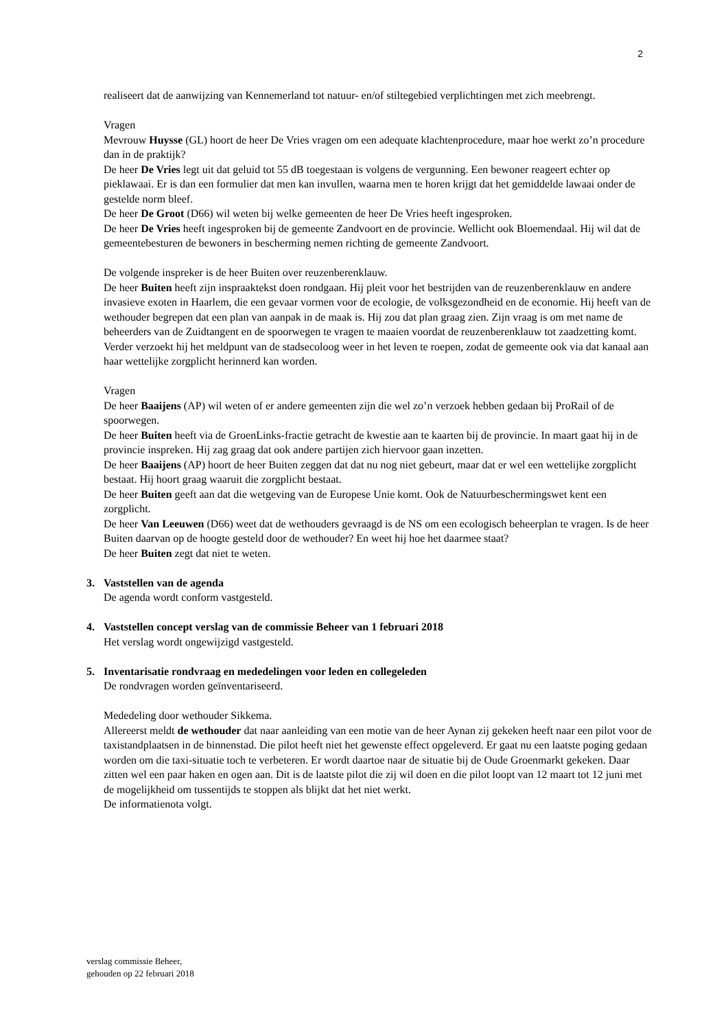2
realiseert dat de aanwijzing van Kennemerland tot natuur- en/of stiltegebied verplichtingen met zich meebrengt.
Vragen
Mevrouw Huysse (GL) hoort de heer De Vries vragen om een adequate klachtenprocedure, maar hoe werkt zo’n procedure dan in de praktijk?
De heer De Vries legt uit dat geluid tot 55 dB toegestaan is volgens de vergunning. Een bewoner reageert echter op pieklawaai. Er is dan een formulier dat men kan invullen, waarna men te horen krijgt dat het gemiddelde lawaai onder de gestelde norm bleef.
De heer De Groot (D66) wil weten bij welke gemeenten de heer De Vries heeft ingesproken.
De heer De Vries heeft ingesproken bij de gemeente Zandvoort en de provincie. Wellicht ook Bloemendaal. Hij wil dat de gemeentebesturen de bewoners in bescherming nemen richting de gemeente Zandvoort.
De volgende inspreker is de heer Buiten over reuzenberenklauw.
De heer Buiten heeft zijn inspraaktekst doen rondgaan. Hij pleit voor het bestrijden van de reuzenberenklauw en andere invasieve exoten in Haarlem, die een gevaar vormen voor de ecologie, de volksgezondheid en de economie. Hij heeft van de wethouder begrepen dat een plan van aanpak in de maak is. Hij zou dat plan graag zien. Zijn vraag is om met name de beheerders van de Zuidtangent en de spoorwegen te vragen te maaien voordat de reuzenberenklauw tot zaadzetting komt. Verder verzoekt hij het meldpunt van de stadsecoloog weer in het leven te roepen, zodat de gemeente ook via dat kanaal aan haar wettelijke zorgplicht herinnerd kan worden.
Vragen
De heer Baaijens (AP) wil weten of er andere gemeenten zijn die wel zo’n verzoek hebben gedaan bij ProRail of de spoorwegen.
De heer Buiten heeft via de GroenLinks-fractie getracht de kwestie aan te kaarten bij de provincie. In maart gaat hij in de provincie inspreken. Hij zag graag dat ook andere partijen zich hiervoor gaan inzetten.
De heer Baaijens (AP) hoort de heer Buiten zeggen dat dat nu nog niet gebeurt, maar dat er wel een wettelijke zorgplicht bestaat. Hij hoort graag waaruit die zorgplicht bestaat.
De heer Buiten geeft aan dat die wetgeving van de Europese Unie komt. Ook de Natuurbeschermingswet kent een zorgplicht.
De heer Van Leeuwen (D66) weet dat de wethouders gevraagd is de NS om een ecologisch beheerplan te vragen. Is de heer Buiten daarvan op de hoogte gesteld door de wethouder? En weet hij hoe het daarmee staat?
De heer Buiten zegt dat niet te weten.
3. Vaststellen van de agenda
De agenda wordt conform vastgesteld.
4. Vaststellen concept verslag van de commissie Beheer van 1 februari 2018
Het verslag wordt ongewijzigd vastgesteld.
5. Inventarisatie rondvraag en mededelingen voor leden en collegeleden
De rondvragen worden geïnventariseerd.
Mededeling door wethouder Sikkema.
Allereerst meldt de wethouder dat naar aanleiding van een motie van de heer Aynan zij gekeken heeft naar een pilot voor de taxistandplaatsen in de binnenstad. Die pilot heeft niet het gewenste effect opgeleverd. Er gaat nu een laatste poging gedaan worden om die taxi-situatie toch te verbeteren. Er wordt daartoe naar de situatie bij de Oude Groenmarkt gekeken. Daar zitten wel een paar haken en ogen aan. Dit is de laatste pilot die zij wil doen en die pilot loopt van 12 maart tot 12 juni met de mogelijkheid om tussentijds te stoppen als blijkt dat het niet werkt.
De informatienota volgt.
verslag commissie Beheer,
gehouden op 22 februari 2018